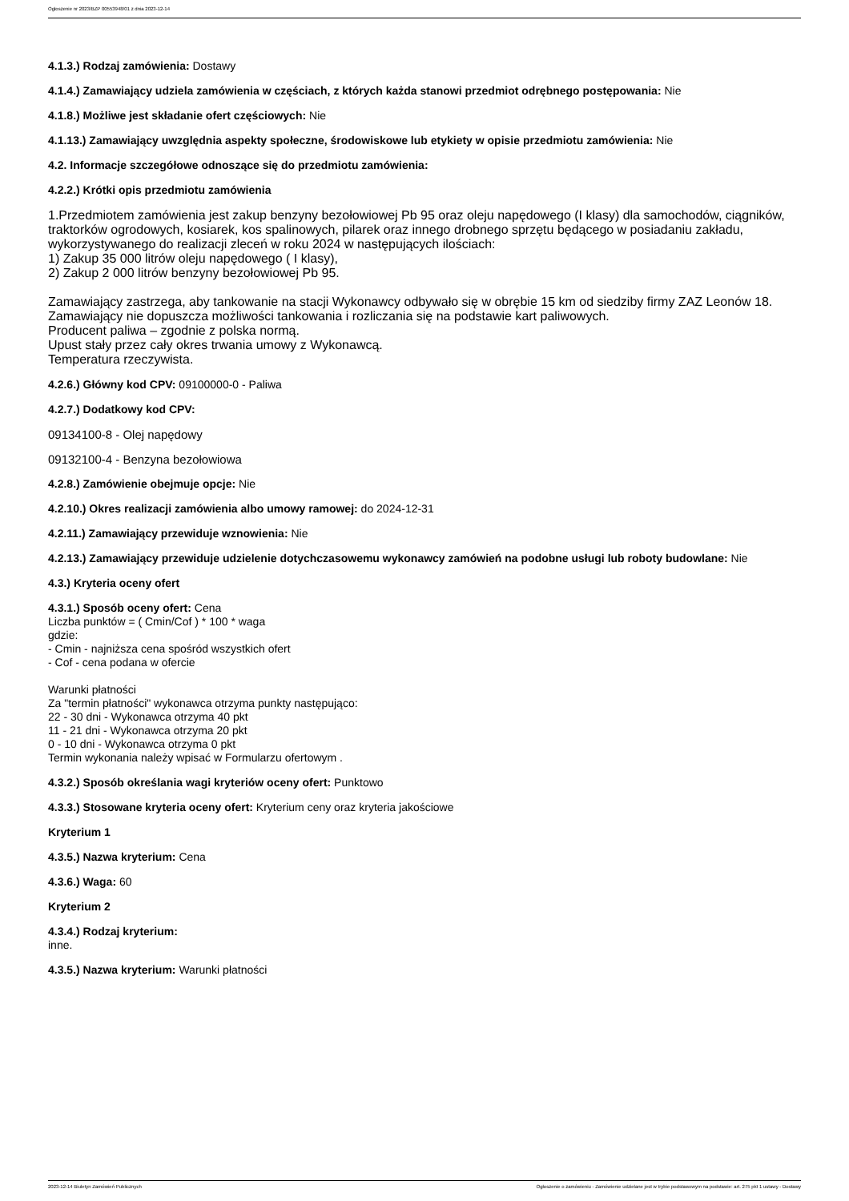Ogłoszenie nr 2023/BZP 00553948/01 z dnia 2023-12-14
4.1.3.) Rodzaj zamówienia: Dostawy
4.1.4.) Zamawiający udziela zamówienia w częściach, z których każda stanowi przedmiot odrębnego postępowania: Nie
4.1.8.) Możliwe jest składanie ofert częściowych: Nie
4.1.13.) Zamawiający uwzględnia aspekty społeczne, środowiskowe lub etykiety w opisie przedmiotu zamówienia: Nie
4.2. Informacje szczegółowe odnoszące się do przedmiotu zamówienia:
4.2.2.) Krótki opis przedmiotu zamówienia
1.Przedmiotem zamówienia jest zakup benzyny bezołowiowej Pb 95 oraz oleju napędowego (I klasy) dla samochodów, ciągników, traktorków ogrodowych, kosiarek, kos spalinowych, pilarek oraz innego drobnego sprzętu będącego w posiadaniu zakładu, wykorzystywanego do realizacji zleceń w roku 2024 w następujących ilościach:
1) Zakup 35 000 litrów oleju napędowego ( I klasy),
2) Zakup 2 000 litrów benzyny bezołowiowej Pb 95.
Zamawiający zastrzega, aby tankowanie na stacji Wykonawcy odbywało się w obrębie 15 km od siedziby firmy ZAZ Leonów 18.
Zamawiający nie dopuszcza możliwości tankowania i rozliczania się na podstawie kart paliwowych.
Producent paliwa – zgodnie z polska normą.
Upust stały przez cały okres trwania umowy z Wykonawcą.
Temperatura rzeczywista.
4.2.6.) Główny kod CPV: 09100000-0 - Paliwa
4.2.7.) Dodatkowy kod CPV:
09134100-8 - Olej napędowy
09132100-4 - Benzyna bezołowiowa
4.2.8.) Zamówienie obejmuje opcje: Nie
4.2.10.) Okres realizacji zamówienia albo umowy ramowej: do 2024-12-31
4.2.11.) Zamawiający przewiduje wznowienia: Nie
4.2.13.) Zamawiający przewiduje udzielenie dotychczasowemu wykonawcy zamówień na podobne usługi lub roboty budowlane: Nie
4.3.) Kryteria oceny ofert
4.3.1.) Sposób oceny ofert: Cena
Liczba punktów = ( Cmin/Cof ) * 100 * waga
gdzie:
- Cmin - najniższa cena spośród wszystkich ofert
- Cof - cena podana w ofercie
Warunki płatności
Za "termin płatności" wykonawca otrzyma punkty następująco:
22 - 30 dni - Wykonawca otrzyma 40 pkt
11 - 21 dni - Wykonawca otrzyma 20 pkt
0 - 10 dni - Wykonawca otrzyma 0 pkt
Termin wykonania należy wpisać w Formularzu ofertowym .
4.3.2.) Sposób określania wagi kryteriów oceny ofert: Punktowo
4.3.3.) Stosowane kryteria oceny ofert: Kryterium ceny oraz kryteria jakościowe
Kryterium 1
4.3.5.) Nazwa kryterium: Cena
4.3.6.) Waga: 60
Kryterium 2
4.3.4.) Rodzaj kryterium:
inne.
4.3.5.) Nazwa kryterium: Warunki płatności
2023-12-14 Biuletyn Zamówień Publicznych Ogłoszenie o zamówieniu - Zamówienie udzielane jest w trybie podstawowym na podstawie: art. 275 pkt 1 ustawy - Dostawy